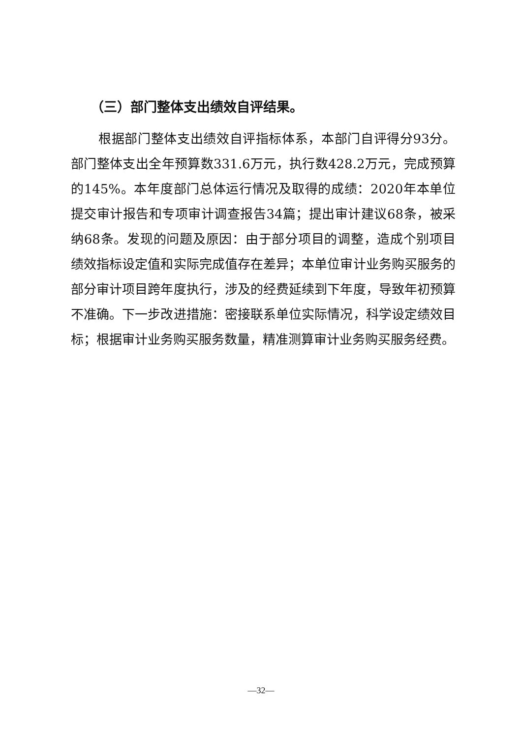（三）部门整体支出绩效自评结果。
根据部门整体支出绩效自评指标体系，本部门自评得分93分。部门整体支出全年预算数331.6万元，执行数428.2万元，完成预算的145%。本年度部门总体运行情况及取得的成绩：2020年本单位提交审计报告和专项审计调查报告34篇；提出审计建议68条，被采纳68条。发现的问题及原因：由于部分项目的调整，造成个别项目绩效指标设定值和实际完成值存在差异；本单位审计业务购买服务的部分审计项目跨年度执行，涉及的经费延续到下年度，导致年初预算不准确。下一步改进措施：密接联系单位实际情况，科学设定绩效目标；根据审计业务购买服务数量，精准测算审计业务购买服务经费。
—32—